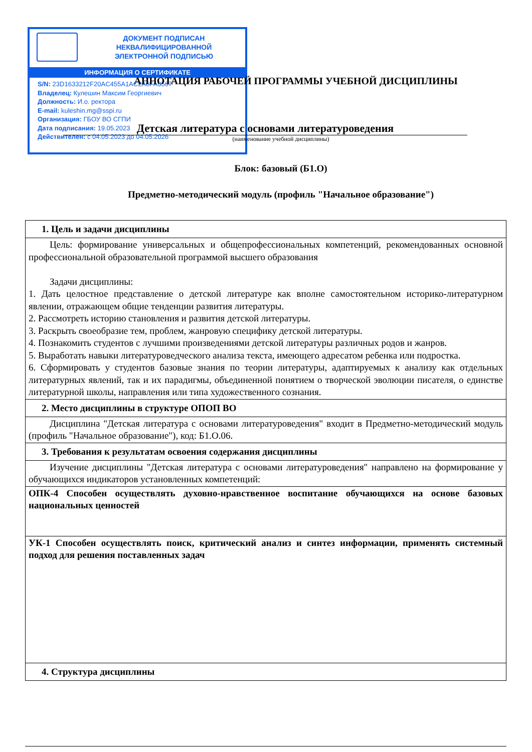ДОКУМЕНТ ПОДПИСАН
НЕКВАЛИФИЦИРОВАННОЙ
ЭЛЕКТРОННОЙ ПОДПИСЬЮ
ИНФОРМАЦИЯ О СЕРТИФИКАТЕ
S/N: 23D1633212F20AC455A1AC2A6FA0567
Владелец: Кулешин Максим Георгиевич
Должность: И.о. ректора
E-mail: kuleshin.mg@sspi.ru
Организация: ГБОУ ВО СГПИ
Дата подписания: 19.05.2023
Действителен: с 04.05.2023 до 04.05.2026
АННОТАЦИЯ РАБОЧЕЙ ПРОГРАММЫ УЧЕБНОЙ ДИСЦИПЛИНЫ
Детская литература с основами литературоведения
(наименование учебной дисциплины)
Блок: базовый (Б1.О)
Предметно-методический модуль (профиль "Начальное образование")
| 1. Цель и задачи дисциплины |
| --- |
| Цель: формирование универсальных и общепрофессиональных компетенций, рекомендованных основной профессиональной образовательной программой высшего образования Задачи дисциплины: 1. Дать целостное представление о детской литературе как вполне самостоятельном историко-литературном явлении, отражающем общие тенденции развития литературы. 2. Рассмотреть историю становления и развития детской литературы. 3. Раскрыть своеобразие тем, проблем, жанровую специфику детской литературы. 4. Познакомить студентов с лучшими произведениями детской литературы различных родов и жанров. 5. Выработать навыки литературоведческого анализа текста, имеющего адресатом ребенка или подростка. 6. Сформировать у студентов базовые знания по теории литературы, адаптируемых к анализу как отдельных литературных явлений, так и их парадигмы, объединенной понятием о творческой эволюции писателя, о единстве литературной школы, направления или типа художественного сознания. |
| 2. Место дисциплины в структуре ОПОП ВО |
| Дисциплина "Детская литература с основами литературоведения" входит в Предметно-методический модуль (профиль "Начальное образование"), код: Б1.О.06. |
| 3. Требования к результатам освоения содержания дисциплины |
| Изучение дисциплины "Детская литература с основами литературоведения" направлено на формирование у обучающихся индикаторов установленных компетенций: |
| ОПК-4 Способен осуществлять духовно-нравственное воспитание обучающихся на основе базовых национальных ценностей |
| УК-1 Способен осуществлять поиск, критический анализ и синтез информации, применять системный подход для решения поставленных задач |
| 4. Структура дисциплины |